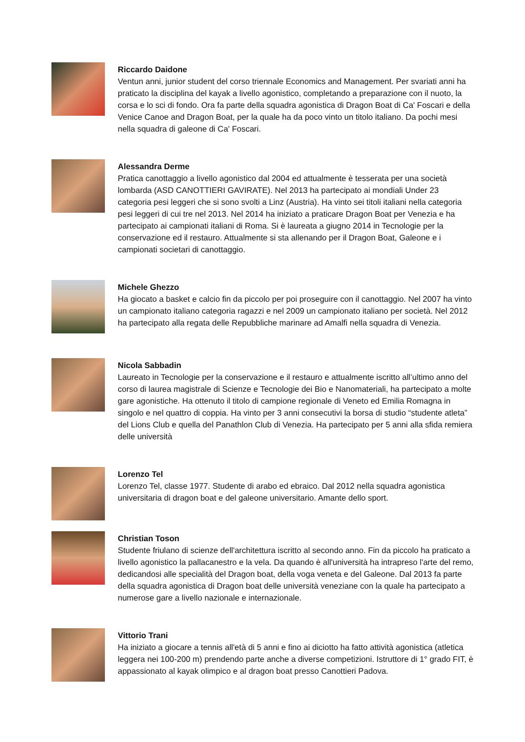Riccardo Daidone
Ventun anni, junior student del corso triennale Economics and Management. Per svariati anni ha praticato la disciplina del kayak a livello agonistico, completando a preparazione con il nuoto, la corsa e lo sci di fondo. Ora fa parte della squadra agonistica di Dragon Boat di Ca' Foscari e della Venice Canoe and Dragon Boat, per la quale ha da poco vinto un titolo italiano. Da pochi mesi nella squadra di galeone di Ca' Foscari.
Alessandra Derme
Pratica canottaggio a livello agonistico dal 2004 ed attualmente è tesserata per una società lombarda (ASD CANOTTIERI GAVIRATE). Nel 2013 ha partecipato ai mondiali Under 23 categoria pesi leggeri che si sono svolti a Linz (Austria). Ha vinto sei titoli italiani nella categoria pesi leggeri di cui tre nel 2013. Nel 2014 ha iniziato a praticare Dragon Boat per Venezia e ha partecipato ai campionati italiani di Roma. Si è laureata a giugno 2014 in Tecnologie per la conservazione ed il restauro. Attualmente si sta allenando per il Dragon Boat, Galeone e i campionati societari di canottaggio.
Michele Ghezzo
Ha giocato a basket e calcio fin da piccolo per poi proseguire con il canottaggio. Nel 2007 ha vinto un campionato italiano categoria ragazzi e nel 2009 un campionato italiano per società. Nel 2012 ha partecipato alla regata delle Repubbliche marinare ad Amalfi nella squadra di Venezia.
Nicola Sabbadin
Laureato in Tecnologie per la conservazione e il restauro e attualmente iscritto all’ultimo anno del corso di laurea magistrale di Scienze e Tecnologie dei Bio e Nanomateriali, ha partecipato a molte gare agonistiche. Ha ottenuto il titolo di campione regionale di Veneto ed Emilia Romagna in singolo e nel quattro di coppia. Ha vinto per 3 anni consecutivi la borsa di studio “studente atleta” del Lions Club e quella del Panathlon Club di Venezia. Ha partecipato per 5 anni alla sfida remiera delle università
Lorenzo Tel
Lorenzo Tel, classe 1977. Studente di arabo ed ebraico. Dal 2012 nella squadra agonistica universitaria di dragon boat e del galeone universitario. Amante dello sport.
Christian Toson
Studente friulano di scienze dell'architettura iscritto al secondo anno. Fin da piccolo ha praticato a livello agonistico la pallacanestro e la vela. Da quando è all'università ha intrapreso l'arte del remo, dedicandosi alle specialità del Dragon boat, della voga veneta e del Galeone. Dal 2013 fa parte della squadra agonistica di Dragon boat delle università veneziane con la quale ha partecipato a numerose gare a livello nazionale e internazionale.
Vittorio Trani
Ha iniziato a giocare a tennis all'età di 5 anni e fino ai diciotto ha fatto attività agonistica (atletica leggera nei 100-200 m) prendendo parte anche a diverse competizioni. Istruttore di 1° grado FIT, è appassionato al kayak olimpico e al dragon boat presso Canottieri Padova.